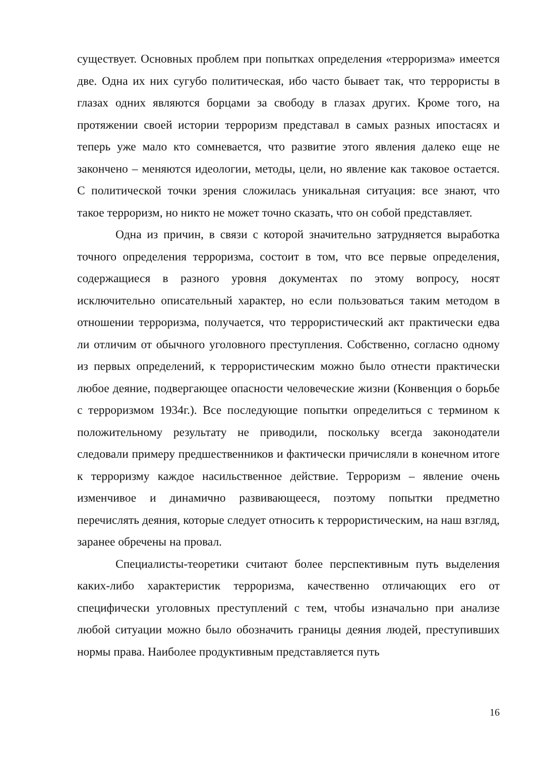существует. Основных проблем при попытках определения «терроризма» имеется две. Одна их них сугубо политическая, ибо часто бывает так, что террористы в глазах одних являются борцами за свободу в глазах других. Кроме того, на протяжении своей истории терроризм представал в самых разных ипостасях и теперь уже мало кто сомневается, что развитие этого явления далеко еще не закончено – меняются идеологии, методы, цели, но явление как таковое остается. С политической точки зрения сложилась уникальная ситуация: все знают, что такое терроризм, но никто не может точно сказать, что он собой представляет.
Одна из причин, в связи с которой значительно затрудняется выработка точного определения терроризма, состоит в том, что все первые определения, содержащиеся в разного уровня документах по этому вопросу, носят исключительно описательный характер, но если пользоваться таким методом в отношении терроризма, получается, что террористический акт практически едва ли отличим от обычного уголовного преступления. Собственно, согласно одному из первых определений, к террористическим можно было отнести практически любое деяние, подвергающее опасности человеческие жизни (Конвенция о борьбе с терроризмом 1934г.). Все последующие попытки определиться с термином к положительному результату не приводили, поскольку всегда законодатели следовали примеру предшественников и фактически причисляли в конечном итоге к терроризму каждое насильственное действие. Терроризм – явление очень изменчивое и динамично развивающееся, поэтому попытки предметно перечислять деяния, которые следует относить к террористическим, на наш взгляд, заранее обречены на провал.
Специалисты-теоретики считают более перспективным путь выделения каких-либо характеристик терроризма, качественно отличающих его от специфически уголовных преступлений с тем, чтобы изначально при анализе любой ситуации можно было обозначить границы деяния людей, преступивших нормы права. Наиболее продуктивным представляется путь
16